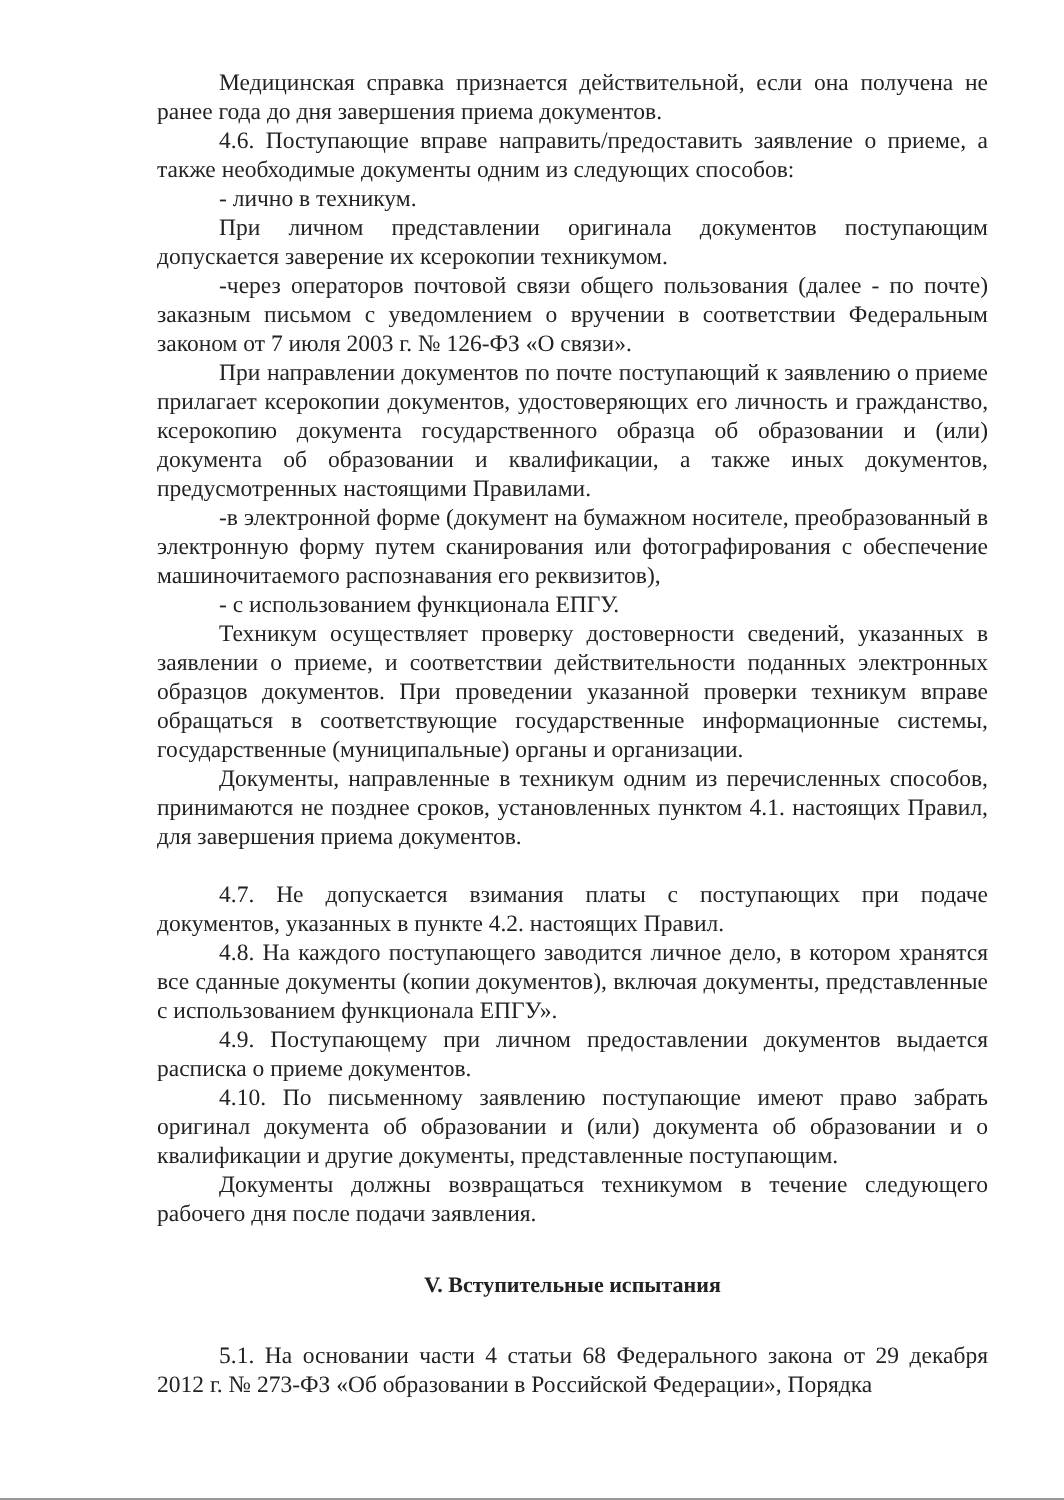Медицинская справка признается действительной, если она получена не ранее года до дня завершения приема документов.
4.6. Поступающие вправе направить/предоставить заявление о приеме, а также необходимые документы одним из следующих способов:
- лично в техникум.
При личном представлении оригинала документов поступающим допускается заверение их ксерокопии техникумом.
-через операторов почтовой связи общего пользования (далее - по почте) заказным письмом с уведомлением о вручении в соответствии Федеральным законом от 7 июля 2003 г. № 126-ФЗ «О связи».
При направлении документов по почте поступающий к заявлению о приеме прилагает ксерокопии документов, удостоверяющих его личность и гражданство, ксерокопию документа государственного образца об образовании и (или) документа об образовании и квалификации, а также иных документов, предусмотренных настоящими Правилами.
-в электронной форме (документ на бумажном носителе, преобразованный в электронную форму путем сканирования или фотографирования с обеспечение машиночитаемого распознавания его реквизитов),
- с использованием функционала ЕПГУ.
Техникум осуществляет проверку достоверности сведений, указанных в заявлении о приеме, и соответствии действительности поданных электронных образцов документов. При проведении указанной проверки техникум вправе обращаться в соответствующие государственные информационные системы, государственные (муниципальные) органы и организации.
Документы, направленные в техникум одним из перечисленных способов, принимаются не позднее сроков, установленных пунктом 4.1. настоящих Правил, для завершения приема документов.
4.7. Не допускается взимания платы с поступающих при подаче документов, указанных в пункте 4.2. настоящих Правил.
4.8. На каждого поступающего заводится личное дело, в котором хранятся все сданные документы (копии документов), включая документы, представленные с использованием функционала ЕПГУ».
4.9. Поступающему при личном предоставлении документов выдается расписка о приеме документов.
4.10. По письменному заявлению поступающие имеют право забрать оригинал документа об образовании и (или) документа об образовании и о квалификации и другие документы, представленные поступающим.
Документы должны возвращаться техникумом в течение следующего рабочего дня после подачи заявления.
V. Вступительные испытания
5.1. На основании части 4 статьи 68 Федерального закона от 29 декабря 2012 г. № 273-ФЗ «Об образовании в Российской Федерации», Порядка